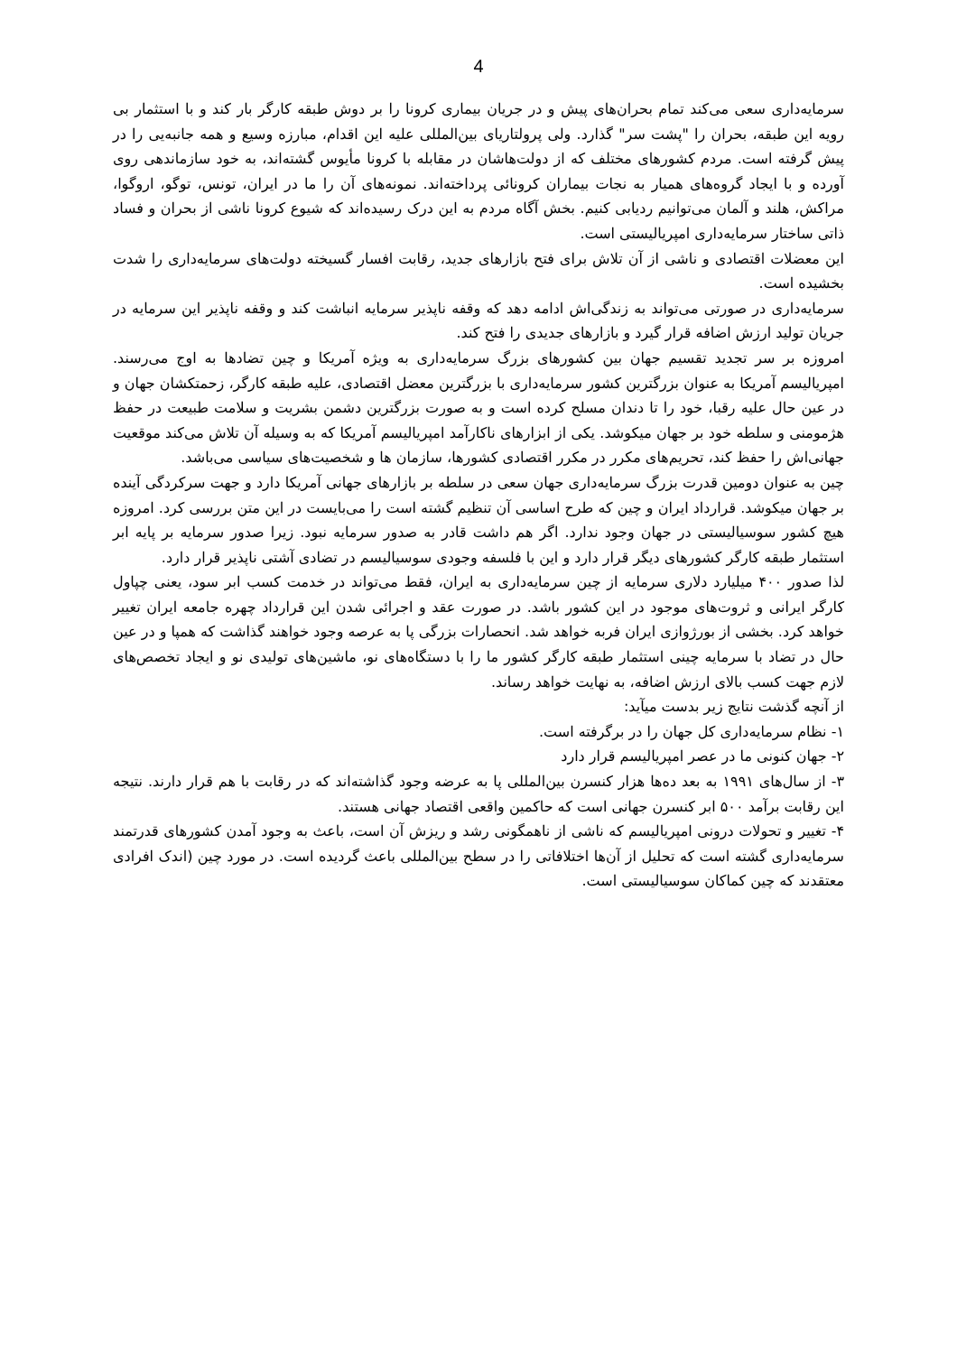4
سرمایه‌داری سعی می‌کند تمام بحران‌های پیش و در جریان بیماری کرونا را بر دوش طبقه کارگر بار کند و با استثمار بی رویه این طبقه، بحران را "پشت سر" گذارد. ولی پرولتاریای بین‌المللی علیه این اقدام، مبارزه وسیع و همه جانبه‌یی را در پیش گرفته است. مردم کشورهای مختلف که از دولت‌هاشان در مقابله با کرونا مأیوس گشته‌اند، به خود سازماندهی روی آورده و با ایجاد گروه‌های همیار به نجات بیماران کرونائی پرداخته‌اند. نمونه‌های آن را ما در ایران، تونس، توگو، اروگوا، مراکش، هلند و آلمان می‌توانیم ردیابی کنیم. بخش آگاه مردم به این درک رسیده‌اند که شیوع کرونا ناشی از بحران و فساد ذاتی ساختار سرمایه‌داری امپریالیستی است.
این معضلات اقتصادی و ناشی از آن تلاش برای فتح بازارهای جدید، رقابت افسار گسیخته دولت‌های سرمایه‌داری را شدت بخشیده است.
سرمایه‌داری در صورتی می‌تواند به زندگی‌اش ادامه دهد که وقفه ناپذیر سرمایه انباشت کند و وقفه ناپذیر این سرمایه در جریان تولید ارزش اضافه قرار گیرد و بازارهای جدیدی را فتح کند.
امروزه بر سر تجدید تقسیم جهان بین کشورهای بزرگ سرمایه‌داری به ویژه آمریکا و چین تضادها به اوج می‌رسند. امپریالیسم آمریکا به عنوان بزرگترین کشور سرمایه‌داری با بزرگترین معضل اقتصادی، علیه طبقه کارگر، زحمتکشان جهان و در عین حال علیه رقبا، خود را تا دندان مسلح کرده است و به صورت بزرگترین دشمن بشریت و سلامت طبیعت در حفظ هژمومنی و سلطه خود بر جهان میکوشد. یکی از ابزارهای ناکارآمد امپریالیسم آمریکا که به وسیله آن تلاش می‌کند موقعیت جهانی‌اش را حفظ کند، تحریم‌های مکرر در مکرر اقتصادی کشورها، سازمان ها و شخصیت‌های سیاسی می‌باشد.
چین به عنوان دومین قدرت بزرگ سرمایه‌داری جهان سعی در سلطه بر بازارهای جهانی آمریکا دارد و جهت سرکردگی آینده بر جهان میکوشد. قرارداد ایران و چین که طرح اساسی آن تنظیم گشته است را می‌بایست در این متن بررسی کرد. امروزه هیچ کشور سوسیالیستی در جهان وجود ندارد. اگر هم داشت قادر به صدور سرمایه نبود. زیرا صدور سرمایه بر پایه ابر استثمار طبقه کارگر کشورهای دیگر قرار دارد و این با فلسفه وجودی سوسیالیسم در تضادی آشتی ناپذیر قرار دارد.
لذا صدور ۴۰۰ میلیارد دلاری سرمایه از چین سرمایه‌داری به ایران، فقط می‌تواند در خدمت کسب ابر سود، یعنی چپاول کارگر ایرانی و ثروت‌های موجود در این کشور باشد. در صورت عقد و اجرائی شدن این قرارداد چهره جامعه ایران تغییر خواهد کرد. بخشی از بورژوازی ایران فربه خواهد شد. انحصارات بزرگی پا به عرصه وجود خواهند گذاشت که همپا و در عین حال در تضاد با سرمایه چینی استثمار طبقه کارگر کشور ما را با دستگاه‌های نو، ماشین‌های تولیدی نو و ایجاد تخصص‌های لازم جهت کسب بالای ارزش اضافه، به نهایت خواهد رساند.
از آنچه گذشت نتایج زیر بدست میآید:
۱- نظام سرمایه‌داری کل جهان را در برگرفته است.
۲- جهان کنونی ما در عصر امپریالیسم قرار دارد
۳- از سال‌های ۱۹۹۱ به بعد ده‌ها هزار کنسرن بین‌المللی پا به عرضه وجود گذاشته‌اند که در رقابت با هم قرار دارند. نتیجه این رقابت برآمد ۵۰۰ ابر کنسرن جهانی است که حاکمین واقعی اقتصاد جهانی هستند.
۴- تغییر و تحولات درونی امپریالیسم که ناشی از ناهمگونی رشد و ریزش آن است، باعث به وجود آمدن کشورهای قدرتمند سرمایه‌داری گشته است که تحلیل از آن‌ها اختلافاتی را در سطح بین‌المللی باعث گردیده است. در مورد چین (اندک افرادی معتقدند که چین کماکان سوسیالیستی است.